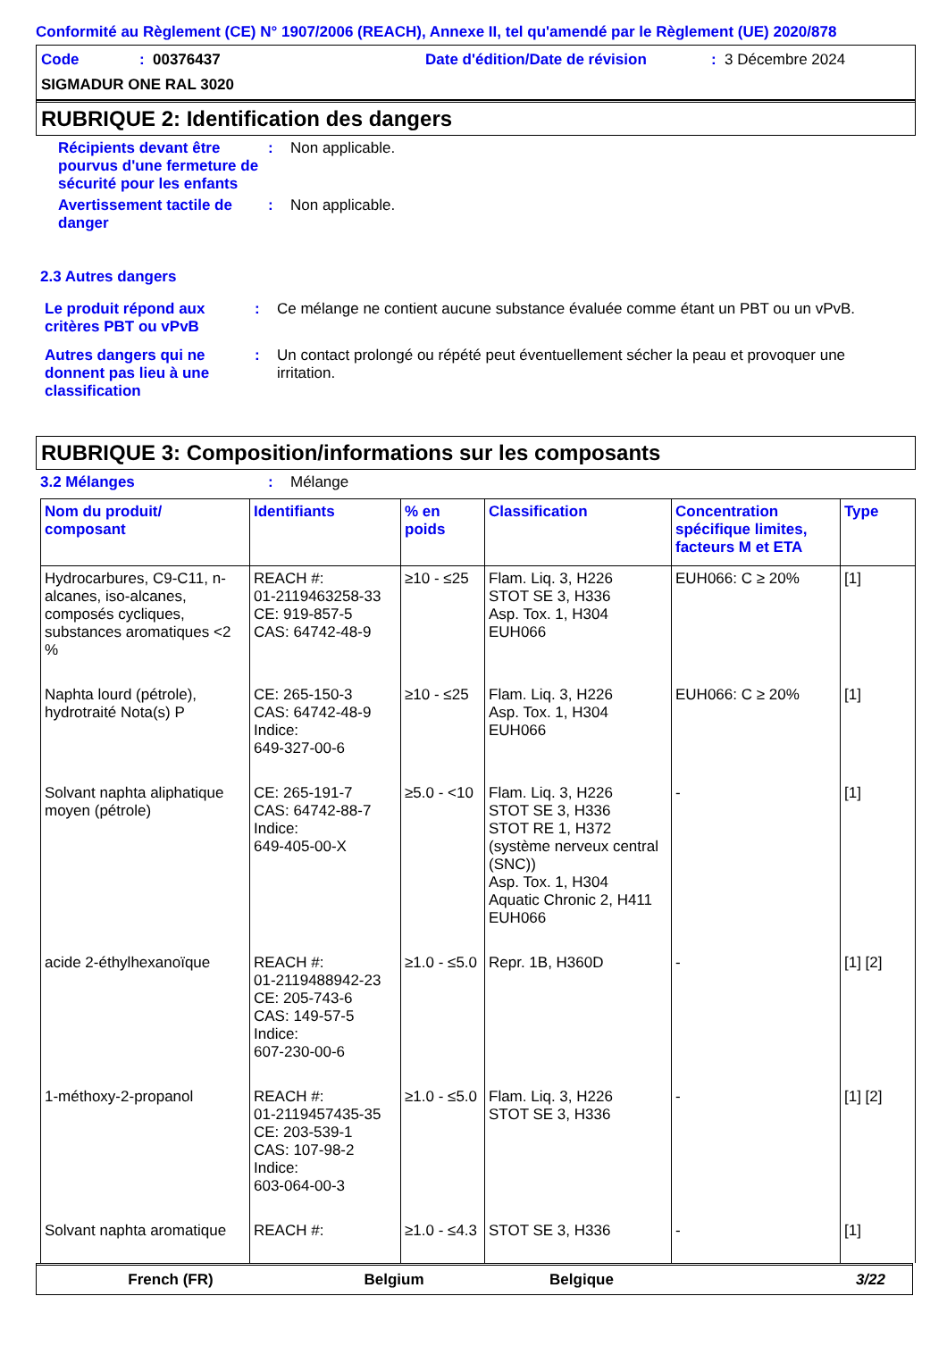Conformité au Règlement (CE) N° 1907/2006 (REACH), Annexe II, tel qu'amendé par le Règlement (UE) 2020/878
Code: 00376437 Date d'édition/Date de révision: 3 Décembre 2024
SIGMADUR ONE RAL 3020
RUBRIQUE 2: Identification des dangers
Récipients devant être pourvus d'une fermeture de sécurité pour les enfants: Non applicable.
Avertissement tactile de danger: Non applicable.
2.3 Autres dangers
Le produit répond aux critères PBT ou vPvB: Ce mélange ne contient aucune substance évaluée comme étant un PBT ou un vPvB.
Autres dangers qui ne donnent pas lieu à une classification: Un contact prolongé ou répété peut éventuellement sécher la peau et provoquer une irritation.
RUBRIQUE 3: Composition/informations sur les composants
3.2 Mélanges: Mélange
| Nom du produit/ composant | Identifiants | % en poids | Classification | Concentration spécifique limites, facteurs M et ETA | Type |
| --- | --- | --- | --- | --- | --- |
| Hydrocarbures, C9-C11, n-alcanes, iso-alcanes, composés cycliques, substances aromatiques <2 % | REACH #: 01-2119463258-33 CE: 919-857-5 CAS: 64742-48-9 | ≥10 - ≤25 | Flam. Liq. 3, H226 STOT SE 3, H336 Asp. Tox. 1, H304 EUH066 | EUH066: C ≥ 20% | [1] |
| Naphta lourd (pétrole), hydrotraité Nota(s) P | CE: 265-150-3 CAS: 64742-48-9 Indice: 649-327-00-6 | ≥10 - ≤25 | Flam. Liq. 3, H226 Asp. Tox. 1, H304 EUH066 | EUH066: C ≥ 20% | [1] |
| Solvant naphta aliphatique moyen (pétrole) | CE: 265-191-7 CAS: 64742-88-7 Indice: 649-405-00-X | ≥5.0 - <10 | Flam. Liq. 3, H226 STOT SE 3, H336 STOT RE 1, H372 (système nerveux central (SNC)) Asp. Tox. 1, H304 Aquatic Chronic 2, H411 EUH066 | - | [1] |
| acide 2-éthylhexanoïque | REACH #: 01-2119488942-23 CE: 205-743-6 CAS: 149-57-5 Indice: 607-230-00-6 | ≥1.0 - ≤5.0 | Repr. 1B, H360D | - | [1] [2] |
| 1-méthoxy-2-propanol | REACH #: 01-2119457435-35 CE: 203-539-1 CAS: 107-98-2 Indice: 603-064-00-3 | ≥1.0 - ≤5.0 | Flam. Liq. 3, H226 STOT SE 3, H336 | - | [1] [2] |
| Solvant naphta aromatique | REACH #: | ≥1.0 - ≤4.3 | STOT SE 3, H336 | - | [1] |
French (FR) Belgium Belgique 3/22